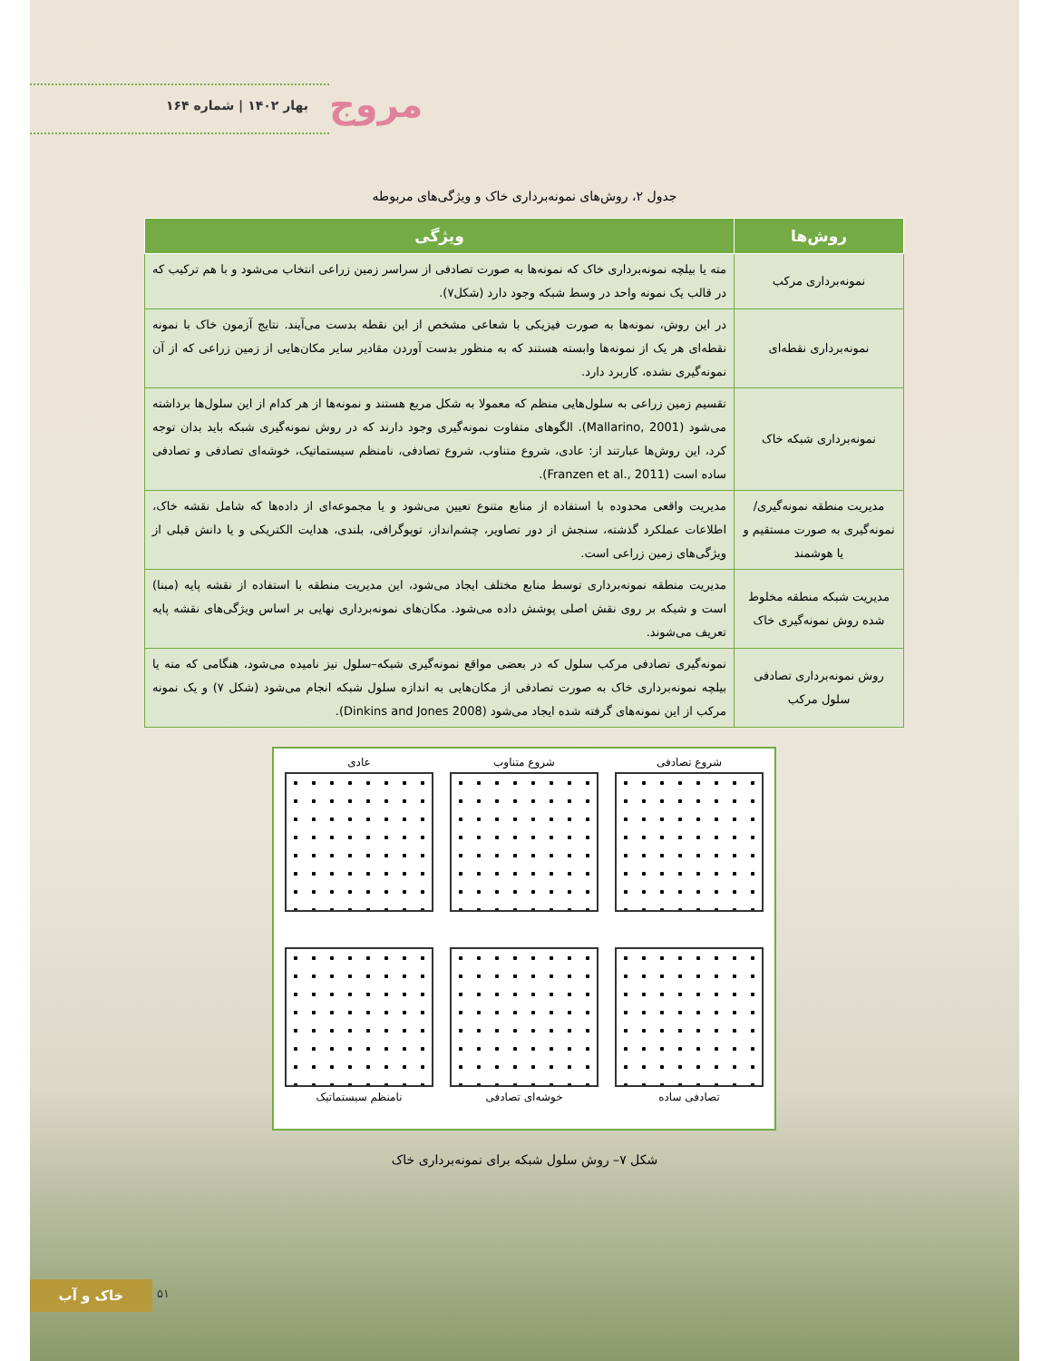مروج
بهار ۱۴۰۲ | شماره ۱۶۴
جدول ۲، روش‌های نمونه‌برداری خاک و ویژگی‌های مربوطه
| روش‌ها | ویژگی |
| --- | --- |
| نمونه‌برداری مرکب | مته یا بیلچه نمونه‌برداری خاک که نمونه‌ها به صورت تصادفی از سراسر زمین زراعی انتخاب می‌شود و با هم ترکیب که در قالب یک نمونه واحد در وسط شبکه وجود دارد (شکل۷). |
| نمونه‌برداری نقطه‌ای | در این روش، نمونه‌ها به صورت فیزیکی با شعاعی مشخص از این نقطه بدست می‌آیند. نتایج آزمون خاک با نمونه نقطه‌ای هر یک از نمونه‌ها وابسته هستند که به منظور بدست آوردن مقادیر سایر مکان‌هایی از زمین زراعی که از آن نمونه‌گیری نشده، کاربرد دارد. |
| نمونه‌برداری شبکه خاک | تقسیم زمین زراعی به سلول‌هایی منظم که معمولا به شکل مربع هستند و نمونه‌ها از هر کدام از این سلول‌ها برداشته می‌شود (Mallarino, 2001). الگوهای متفاوت نمونه‌گیری وجود دارند که در روش نمونه‌گیری شبکه باید بدان توجه کرد، این روش‌ها عبارتند از: عادی، شروع متناوب، شروع تصادفی، نامنظم سیستماتیک، خوشه‌ای تصادفی و تصادفی ساده است (Franzen et al., 2011). |
| مدیریت منطقه نمونه‌گیری/ نمونه‌گیری به صورت مستقیم و یا هوشمند | مدیریت واقعی محدوده با استفاده از منابع متنوع تعیین می‌شود و یا مجموعه‌ای از داده‌ها که شامل نقشه خاک، اطلاعات عملکرد گذشته، سنجش از دور تصاویر، چشم‌انداز، توپوگرافی، بلندی، هدایت الکتریکی و یا دانش قبلی از ویژگی‌های زمین زراعی است. |
| مدیریت شبکه منطقه مخلوط شده روش نمونه‌گیری خاک | مدیریت منطقه نمونه‌برداری توسط منابع مختلف ایجاد می‌شود، این مدیریت منطقه با استفاده از نقشه پایه (مبنا) است و شبکه بر روی نقش اصلی پوشش داده می‌شود. مکان‌های نمونه‌برداری نهایی بر اساس ویژگی‌های نقشه پایه تعریف می‌شوند. |
| روش نمونه‌برداری تصادفی سلول مرکب | نمونه‌گیری تصادفی مرکب سلول که در بعضی مواقع نمونه‌گیری شبکه–سلول نیز نامیده می‌شود، هنگامی که مته یا بیلچه نمونه‌برداری خاک به صورت تصادفی از مکان‌هایی به اندازه سلول شبکه انجام می‌شود (شکل ۷) و یک نمونه مرکب از این نمونه‌های گرفته شده ایجاد می‌شود (Dinkins and Jones 2008). |
شروع تصادفی
شروع متناوب
عادی
تصادفی ساده
خوشه‌ای تصادفی
نامنظم سیستماتیک
شکل ۷– روش سلول شبکه برای نمونه‌برداری خاک
۵۱
خاک و آب